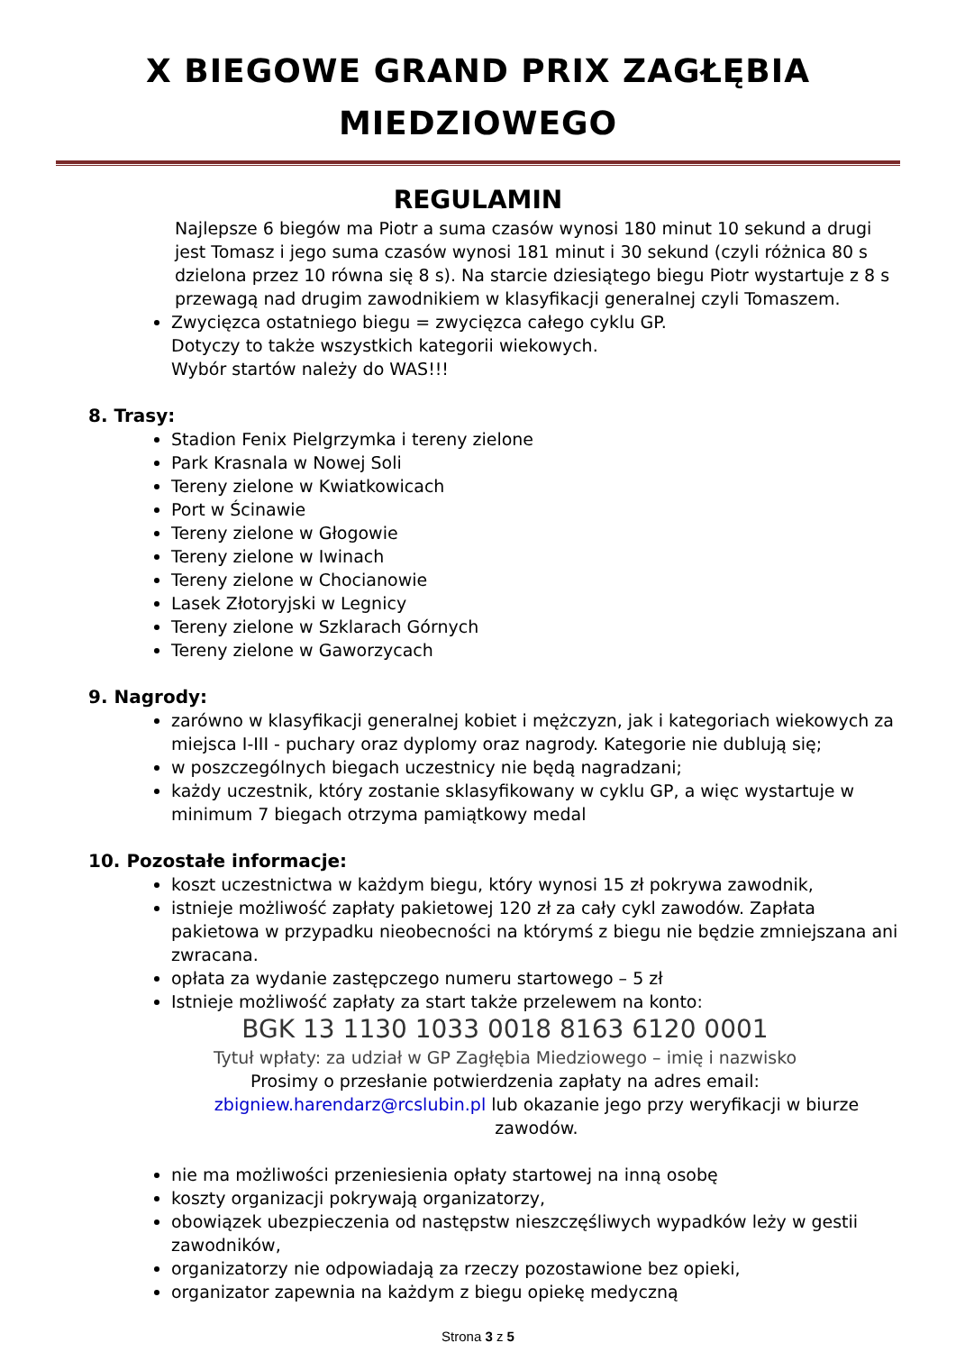X BIEGOWE GRAND PRIX ZAGŁĘBIA
MIEDZIOWEGO
REGULAMIN
Najlepsze 6 biegów ma Piotr a suma czasów wynosi 180 minut 10 sekund a drugi jest Tomasz i jego suma czasów wynosi 181 minut i 30 sekund (czyli różnica 80 s dzielona przez 10 równa się 8 s). Na starcie dziesiątego biegu Piotr wystartuje z 8 s przewagą nad drugim zawodnikiem w klasyfikacji generalnej czyli Tomaszem.
Zwycięzca ostatniego biegu = zwycięzca całego cyklu GP.
Dotyczy to także wszystkich kategorii wiekowych.
Wybór startów należy do WAS!!!
8. Trasy:
Stadion Fenix Pielgrzymka i tereny zielone
Park Krasnala w Nowej Soli
Tereny zielone w Kwiatkowicach
Port w Ścinawie
Tereny zielone w Głogowie
Tereny zielone w Iwinach
Tereny zielone w Chocianowie
Lasek Złotoryjski w Legnicy
Tereny zielone w Szklarach Górnych
Tereny zielone w Gaworzycach
9. Nagrody:
zarówno w klasyfikacji generalnej kobiet i mężczyzn, jak i kategoriach wiekowych za miejsca I-III - puchary oraz dyplomy oraz nagrody. Kategorie nie dublują się;
w poszczególnych biegach uczestnicy nie będą nagradzani;
każdy uczestnik, który zostanie sklasyfikowany w cyklu GP, a więc wystartuje w minimum 7 biegach otrzyma pamiątkowy medal
10. Pozostałe informacje:
koszt uczestnictwa w każdym biegu, który wynosi 15 zł pokrywa zawodnik,
istnieje możliwość zapłaty pakietowej 120 zł za cały cykl zawodów. Zapłata pakietowa w przypadku nieobecności na którymś z biegu nie będzie zmniejszana ani zwracana.
opłata za wydanie zastępczego numeru startowego – 5 zł
Istnieje możliwość zapłaty za start także przelewem na konto:
BGK 13 1130 1033 0018 8163 6120 0001
Tytuł wpłaty: za udział w GP Zagłębia Miedziowego – imię i nazwisko
Prosimy o przesłanie potwierdzenia zapłaty na adres email:
zbigniew.harendarz@rcslubin.pl lub okazanie jego przy weryfikacji w biurze zawodów.
nie ma możliwości przeniesienia opłaty startowej na inną osobę
koszty organizacji pokrywają organizatorzy,
obowiązek ubezpieczenia od następstw nieszczęśliwych wypadków leży w gestii zawodników,
organizatorzy nie odpowiadają za rzeczy pozostawione bez opieki,
organizator zapewnia na każdym z biegu opiekę medyczną
Strona 3 z 5